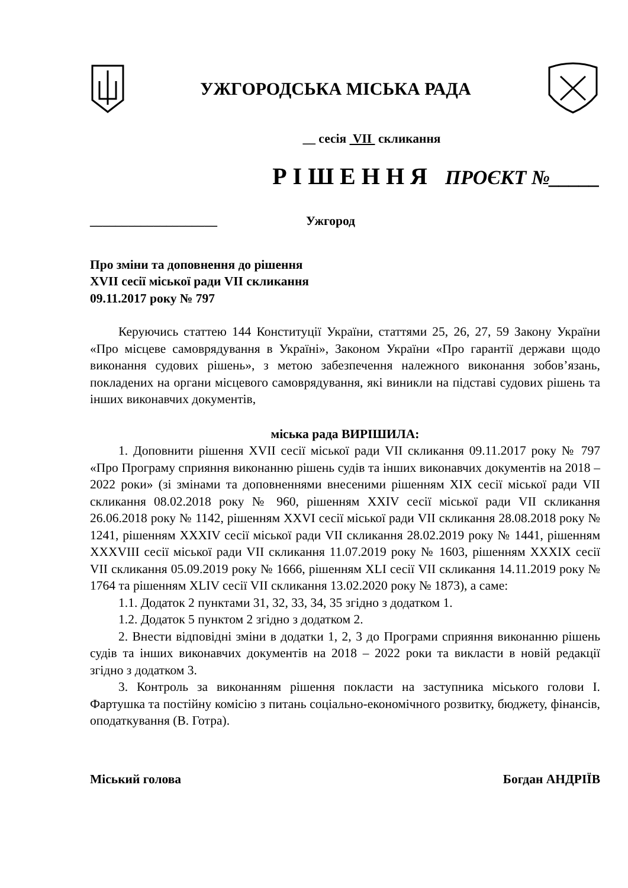УЖГОРОДСЬКА МІСЬКА РАДА
__ сесія VII скликання
Р І Ш Е Н Н Я ПРОЄКТ №_____
____________________ Ужгород
Про зміни та доповнення до рішення
XVII сесії міської ради VII скликання
09.11.2017 року № 797
Керуючись статтею 144 Конституції України, статтями 25, 26, 27, 59 Закону України «Про місцеве самоврядування в Україні», Законом України «Про гарантії держави щодо виконання судових рішень», з метою забезпечення належного виконання зобов’язань, покладених на органи місцевого самоврядування, які виникли на підставі судових рішень та інших виконавчих документів,
міська рада ВИРІШИЛА:
1. Доповнити рішення XVII сесії міської ради VII скликання 09.11.2017 року № 797 «Про Програму сприяння виконанню рішень судів та інших виконавчих документів на 2018 – 2022 роки» (зі змінами та доповненнями внесеними рішенням XIX сесії міської ради VII скликання 08.02.2018 року № 960, рішенням XXIV сесії міської ради VII скликання 26.06.2018 року № 1142, рішенням XXVI сесії міської ради VII скликання 28.08.2018 року № 1241, рішенням XXXIV сесії міської ради VII скликання 28.02.2019 року № 1441, рішенням XXXVIII сесії міської ради VII скликання 11.07.2019 року № 1603, рішенням XXXIX сесії VII скликання 05.09.2019 року № 1666, рішенням XLI сесії VII скликання 14.11.2019 року № 1764 та рішенням XLIV сесії VII скликання 13.02.2020 року № 1873), а саме:
1.1. Додаток 2 пунктами 31, 32, 33, 34, 35 згідно з додатком 1.
1.2. Додаток 5 пунктом 2 згідно з додатком 2.
2. Внести відповідні зміни в додатки 1, 2, 3 до Програми сприяння виконанню рішень судів та інших виконавчих документів на 2018 – 2022 роки та викласти в новій редакції згідно з додатком 3.
3. Контроль за виконанням рішення покласти на заступника міського голови І. Фартушка та постійну комісію з питань соціально-економічного розвитку, бюджету, фінансів, оподаткування (В. Готра).
Міський голова Богдан АНДРІЇВ